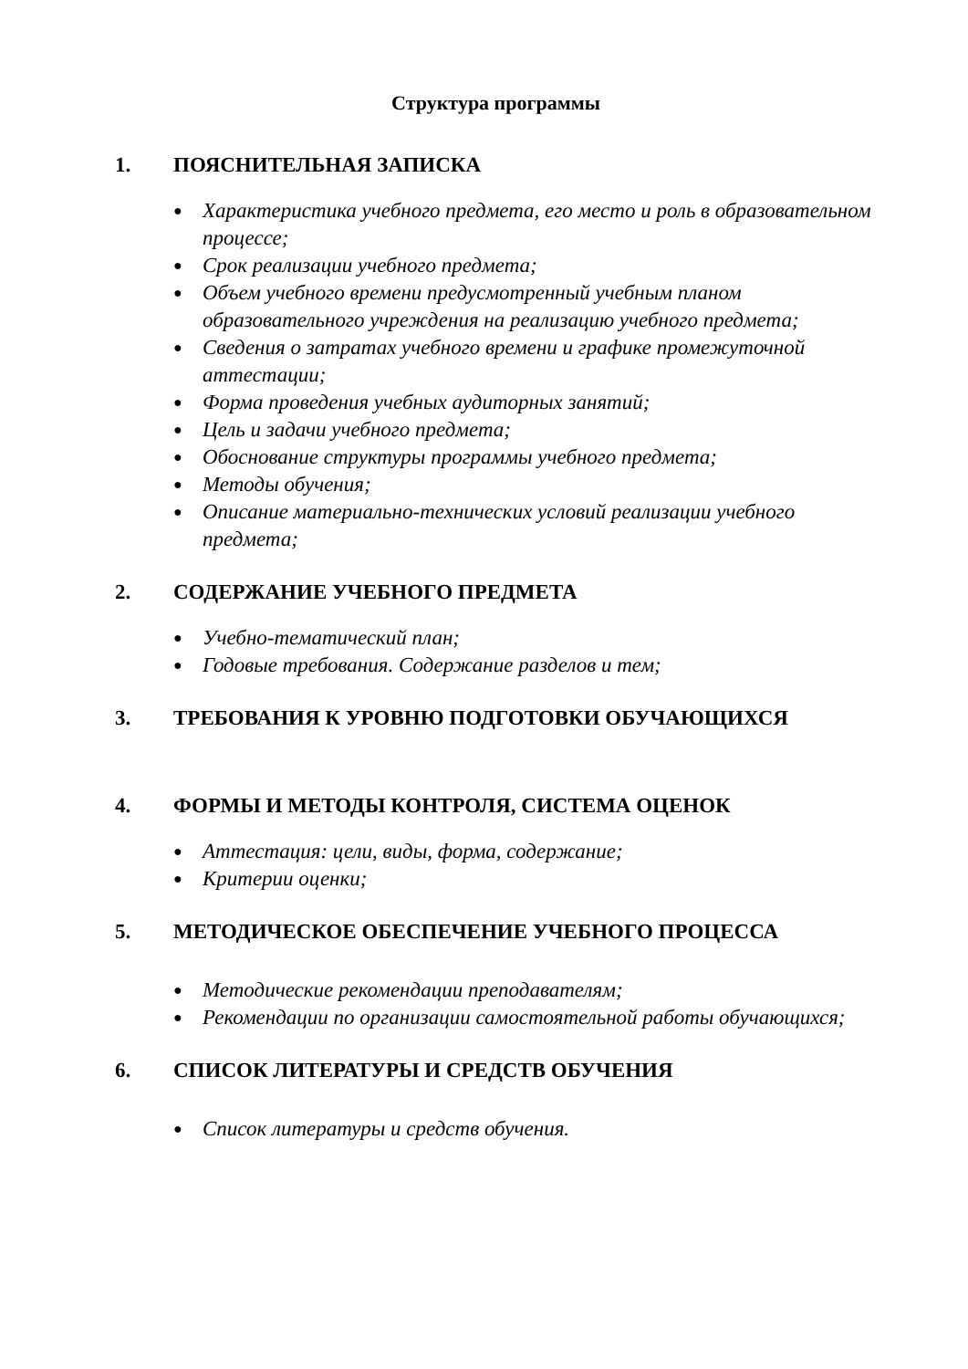Структура программы
1. ПОЯСНИТЕЛЬНАЯ ЗАПИСКА
● Характеристика учебного предмета, его место и роль в образовательном процессе;
● Срок реализации учебного предмета;
● Объем учебного времени предусмотренный учебным планом образовательного учреждения на реализацию учебного предмета;
● Сведения о затратах учебного времени и графике промежуточной аттестации;
● Форма проведения учебных аудиторных занятий;
● Цель и задачи учебного предмета;
● Обоснование структуры программы учебного предмета;
● Методы обучения;
● Описание материально-технических условий реализации учебного предмета;
2. СОДЕРЖАНИЕ УЧЕБНОГО ПРЕДМЕТА
● Учебно-тематический план;
● Годовые требования. Содержание разделов и тем;
3. ТРЕБОВАНИЯ К УРОВНЮ ПОДГОТОВКИ ОБУЧАЮЩИХСЯ
4. ФОРМЫ И МЕТОДЫ КОНТРОЛЯ, СИСТЕМА ОЦЕНОК
● Аттестация: цели, виды, форма, содержание;
● Критерии оценки;
5. МЕТОДИЧЕСКОЕ ОБЕСПЕЧЕНИЕ УЧЕБНОГО ПРОЦЕССА
● Методические рекомендации преподавателям;
● Рекомендации по организации самостоятельной работы обучающихся;
6. СПИСОК ЛИТЕРАТУРЫ И СРЕДСТВ ОБУЧЕНИЯ
● Список литературы и средств обучения.